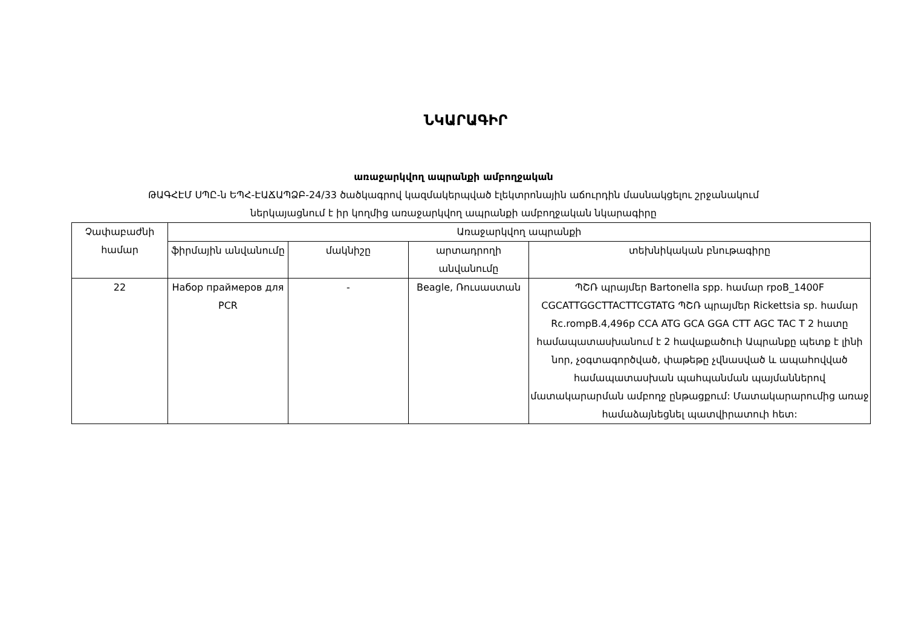ՆԿԱՐԱԳԻՐ
առաջարկվող ապրանքի ամբողջական
ԹԱԳՀԷՄ ՍՊԸ-ն ԵՊՀ-ԷԱՃԱՊՁԲ-24/33 ծածկագրով կազմակերպված էլեկտրոնային աճուրդին մասնակցելու շրջանակում
ներկայացնում է իր կողմից առաջարկվող ապրանքի ամբողջական նկարագիրը
| Չափաբաժնի համար | Առաջարկվող ապրանքի | | | |
| --- | --- | --- | --- | --- |
| | ֆիրմային անվանումը | մակնիշը | արտադրողի անվանումը | տեխնիկական բնութագիրը |
| 22 | Набор праймеров для PCR | - | Beagle, Ռուսաստան | ՊՇՌ պրայմեր Bartonella spp. համար rpoB_1400F CGCATTGGCTTACTTCGTATG ՊՇՌ պրայմեր Rickettsia sp. համար Rc.rompB.4,496p CCA ATG GCA GGA CTT AGC TAC T 2 հատը համապատասխանում է 2 հավաքածուի Ապրանքը պետք է լինի նոր, չօգտագործված, փաթեթը չվնասված և ապահովված համապատասխան պահպանման պայմաններով մատակարարման ամբողջ ընթացքում: Մատակարարումից առաջ համաձայնեցնել պատվիրատուի հետ: |